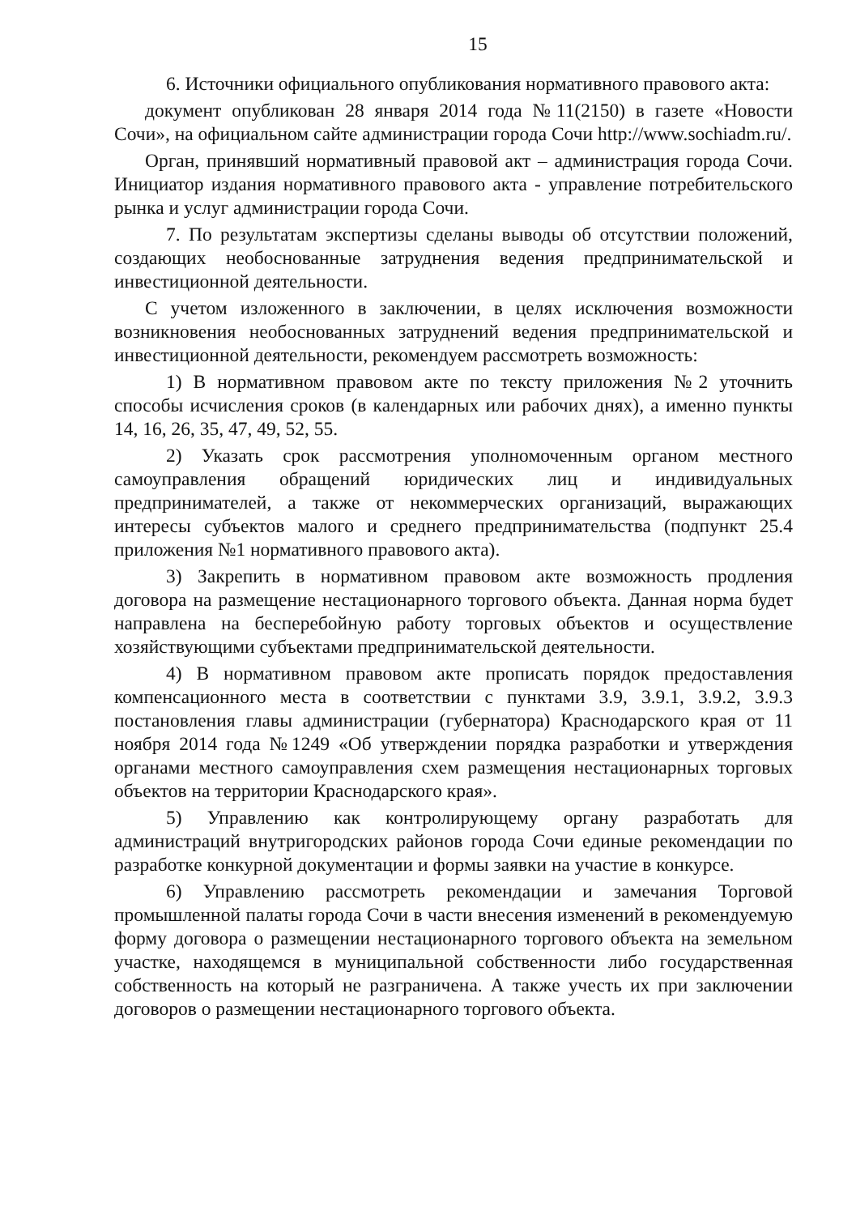15
6. Источники официального опубликования нормативного правового акта:
документ опубликован 28 января 2014 года №11(2150) в газете «Новости Сочи», на официальном сайте администрации города Сочи http://www.sochiadm.ru/.
Орган, принявший нормативный правовой акт – администрация города Сочи. Инициатор издания нормативного правового акта - управление потребительского рынка и услуг администрации города Сочи.
7. По результатам экспертизы сделаны выводы об отсутствии положений, создающих необоснованные затруднения ведения предпринимательской и инвестиционной деятельности.
С учетом изложенного в заключении, в целях исключения возможности возникновения необоснованных затруднений ведения предпринимательской и инвестиционной деятельности, рекомендуем рассмотреть возможность:
1) В нормативном правовом акте по тексту приложения №2 уточнить способы исчисления сроков (в календарных или рабочих днях), а именно пункты 14, 16, 26, 35, 47, 49, 52, 55.
2) Указать срок рассмотрения уполномоченным органом местного самоуправления обращений юридических лиц и индивидуальных предпринимателей, а также от некоммерческих организаций, выражающих интересы субъектов малого и среднего предпринимательства (подпункт 25.4 приложения №1 нормативного правового акта).
3) Закрепить в нормативном правовом акте возможность продления договора на размещение нестационарного торгового объекта. Данная норма будет направлена на бесперебойную работу торговых объектов и осуществление хозяйствующими субъектами предпринимательской деятельности.
4) В нормативном правовом акте прописать порядок предоставления компенсационного места в соответствии с пунктами 3.9, 3.9.1, 3.9.2, 3.9.3 постановления главы администрации (губернатора) Краснодарского края от 11 ноября 2014 года №1249 «Об утверждении порядка разработки и утверждения органами местного самоуправления схем размещения нестационарных торговых объектов на территории Краснодарского края».
5) Управлению как контролирующему органу разработать для администраций внутригородских районов города Сочи единые рекомендации по разработке конкурной документации и формы заявки на участие в конкурсе.
6) Управлению рассмотреть рекомендации и замечания Торговой промышленной палаты города Сочи в части внесения изменений в рекомендуемую форму договора о размещении нестационарного торгового объекта на земельном участке, находящемся в муниципальной собственности либо государственная собственность на который не разграничена. А также учесть их при заключении договоров о размещении нестационарного торгового объекта.